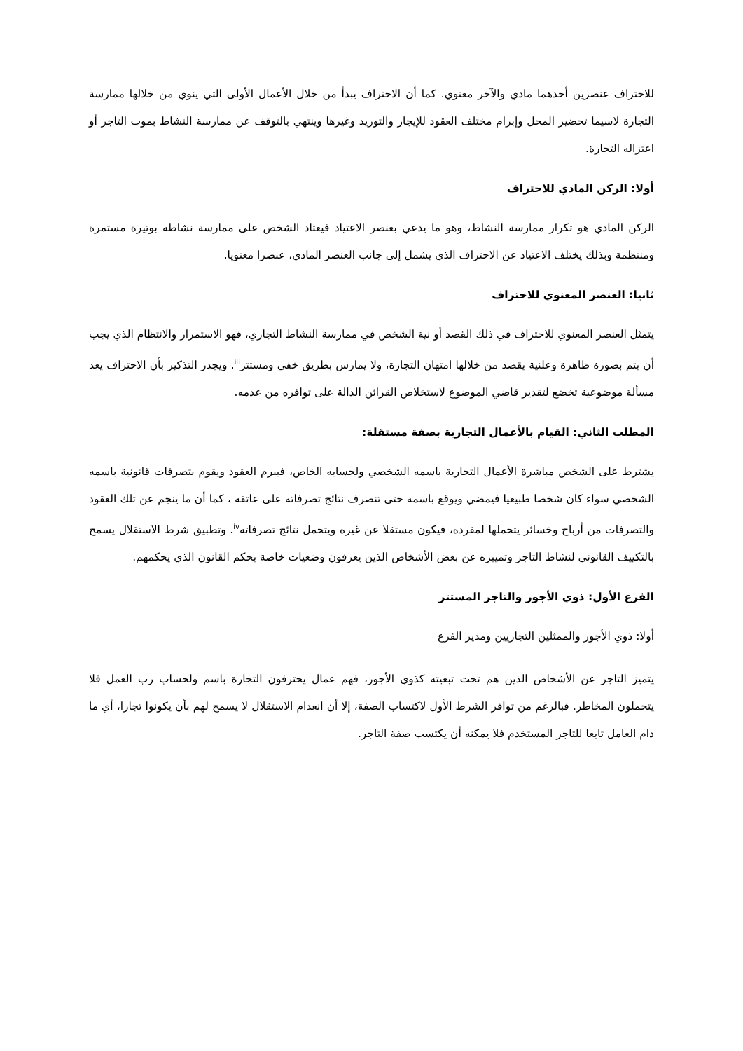للاحتراف عنصرين أحدهما مادي والآخر معنوي. كما أن الاحتراف يبدأ من خلال الأعمال الأولى التي ينوي من خلالها ممارسة التجارة لاسيما تحضير المحل وإبرام مختلف العقود للإيجار والتوريد وغيرها وينتهي بالتوقف عن ممارسة النشاط بموت التاجر أو اعتزاله التجارة.
أولا: الركن المادي للاحتراف
الركن المادي هو تكرار ممارسة النشاط، وهو ما يدعي بعنصر الاعتياد فيعتاد الشخص على ممارسة نشاطه بوتيرة مستمرة ومنتظمة وبذلك يختلف الاعتياد عن الاحتراف الذي يشمل إلى جانب العنصر المادي، عنصرا معنويا.
ثانيا: العنصر المعنوي للاحتراف
يتمثل العنصر المعنوي للاحتراف في ذلك القصد أو نية الشخص في ممارسة النشاط التجاري، فهو الاستمرار والانتظام الذي يجب أن يتم بصورة ظاهرة وعلنية يقصد من خلالها امتهان التجارة، ولا يمارس بطريق خفي ومستتر<sup>iii</sup>. ويجدر التذكير بأن الاحتراف يعد مسألة موضوعية تخضع لتقدير قاضي الموضوع لاستخلاص القرائن الدالة على توافره من عدمه.
المطلب الثاني: القيام بالأعمال التجارية بصفة مستقلة:
يشترط على الشخص مباشرة الأعمال التجارية باسمه الشخصي ولحسابه الخاص، فيبرم العقود ويقوم بتصرفات قانونية باسمه الشخصي سواء كان شخصا طبيعيا فيمضي ويوقع باسمه حتى تنصرف نتائج تصرفاته على عاتقه ، كما أن ما ينجم عن تلك العقود والتصرفات من أرباح وخسائر يتحملها لمفرده، فيكون مستقلا عن غيره ويتحمل نتائج تصرفاته<sup>iv</sup>. وتطبيق شرط الاستقلال يسمح بالتكييف القانوني لنشاط التاجر وتمييزه عن بعض الأشخاص الذين يعرفون وضعيات خاصة بحكم القانون الذي يحكمهم.
الفرع الأول: ذوي الأجور والتاجر المستتر
أولا: ذوي الأجور والممثلين التجاريين ومدير الفرع
يتميز التاجر عن الأشخاص الذين هم تحت تبعيته كذوي الأجور، فهم عمال يحترفون التجارة باسم ولحساب رب العمل فلا يتحملون المخاطر. فبالرغم من توافر الشرط الأول لاكتساب الصفة، إلا أن انعدام الاستقلال لا يسمح لهم بأن يكونوا تجارا، أي ما دام العامل تابعا للتاجر المستخدم فلا يمكنه أن يكتسب صفة التاجر.